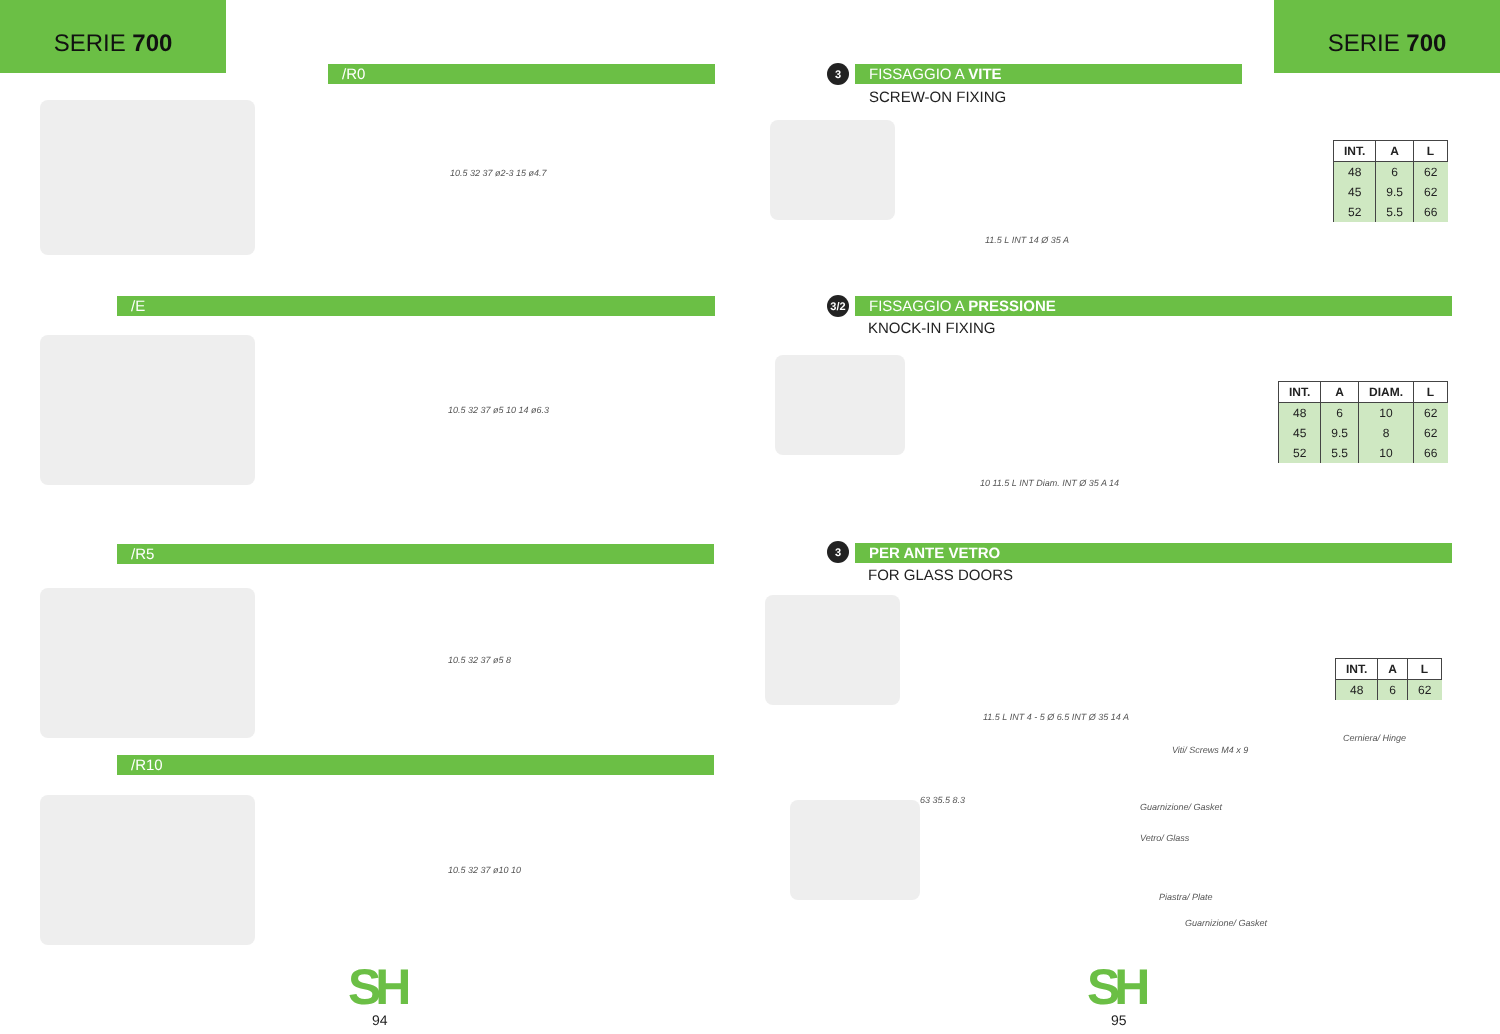SERIE 700
/R0
10.5 32 37 ø2-3 15 ø4.7
/E
10.5 32 37 ø5 10 14 ø6.3
/R5
10.5 32 37 ø5 8
/R10
10.5 32 37 ø10 10
SH
94
SERIE 700
3 FISSAGGIO A VITE
SCREW-ON FIXING
11.5 L INT 14 Ø 35 A
| INT. | A | L |
| --- | --- | --- |
| 48 | 6 | 62 |
| 45 | 9.5 | 62 |
| 52 | 5.5 | 66 |
3/2 FISSAGGIO A PRESSIONE
KNOCK-IN FIXING
10 11.5 L INT Diam. INT Ø 35 A 14
| INT. | A | DIAM. | L |
| --- | --- | --- | --- |
| 48 | 6 | 10 | 62 |
| 45 | 9.5 | 8 | 62 |
| 52 | 5.5 | 10 | 66 |
3 PER ANTE VETRO
FOR GLASS DOORS
11.5 L INT 4 - 5 Ø 6.5 INT Ø 35 14 A
| INT. | A | L |
| --- | --- | --- |
| 48 | 6 | 62 |
63 35.5 8.3
Cerniera/ Hinge
Viti/ Screws M4 x 9
Guarnizione/ Gasket
Vetro/ Glass
Piastra/ Plate
Guarnizione/ Gasket
SH
95